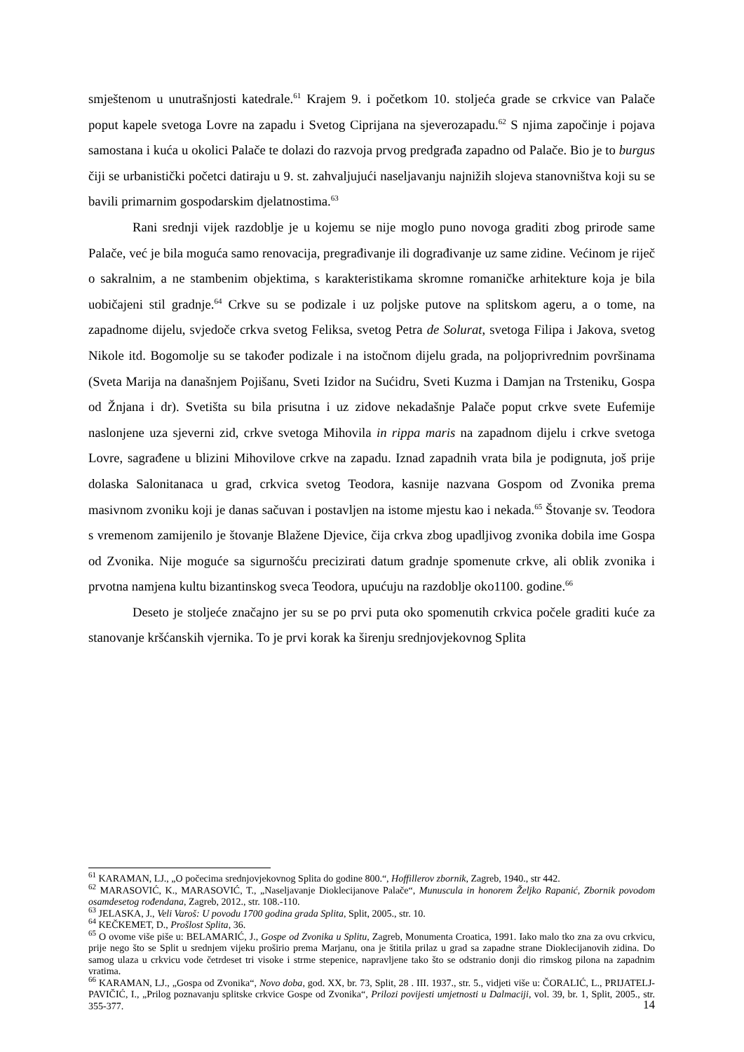smještenom u unutrašnjosti katedrale.<sup>61</sup> Krajem 9. i početkom 10. stoljeća grade se crkvice van Palače poput kapele svetoga Lovre na zapadu i Svetog Ciprijana na sjeverozapadu.<sup>62</sup> S njima započinje i pojava samostana i kuća u okolici Palače te dolazi do razvoja prvog predgrađa zapadno od Palače. Bio je to burgus čiji se urbanistički početci datiraju u 9. st. zahvaljujući naseljavanju najnižih slojeva stanovništva koji su se bavili primarnim gospodarskim djelatnostima.<sup>63</sup>
Rani srednji vijek razdoblje je u kojemu se nije moglo puno novoga graditi zbog prirode same Palače, već je bila moguća samo renovacija, pregrađivanje ili dograđivanje uz same zidine. Većinom je riječ o sakralnim, a ne stambenim objektima, s karakteristikama skromne romaničke arhitekture koja je bila uobičajeni stil gradnje.<sup>64</sup> Crkve su se podizale i uz poljske putove na splitskom ageru, a o tome, na zapadnome dijelu, svjedoče crkva svetog Feliksa, svetog Petra de Solurat, svetoga Filipa i Jakova, svetog Nikole itd. Bogomolje su se također podizale i na istočnom dijelu grada, na poljoprivrednim površinama (Sveta Marija na današnjem Pojišanu, Sveti Izidor na Sućidru, Sveti Kuzma i Damjan na Trsteniku, Gospa od Žnjana i dr). Svetišta su bila prisutna i uz zidove nekadašnje Palače poput crkve svete Eufemije naslonjene uza sjeverni zid, crkve svetoga Mihovila in rippa maris na zapadnom dijelu i crkve svetoga Lovre, sagrađene u blizini Mihovilove crkve na zapadu. Iznad zapadnih vrata bila je podignuta, još prije dolaska Salonitanaca u grad, crkvica svetog Teodora, kasnije nazvana Gospom od Zvonika prema masivnom zvoniku koji je danas sačuvan i postavljen na istome mjestu kao i nekada.<sup>65</sup> Štovanje sv. Teodora s vremenom zamijenilo je štovanje Blažene Djevice, čija crkva zbog upadljivog zvonika dobila ime Gospa od Zvonika. Nije moguće sa sigurnošću precizirati datum gradnje spomenute crkve, ali oblik zvonika i prvotna namjena kultu bizantinskog sveca Teodora, upućuju na razdoblje oko1100. godine.<sup>66</sup>
Deseto je stoljeće značajno jer su se po prvi puta oko spomenutih crkvica počele graditi kuće za stanovanje kršćanskih vjernika. To je prvi korak ka širenju srednjovjekovnog Splita
<sup>61</sup> KARAMAN, LJ., „O počecima srednjovjekovnog Splita do godine 800.“, Hoffillerov zbornik, Zagreb, 1940., str 442.
<sup>62</sup> MARASOVIĆ, K., MARASOVIĆ, T., „Naseljavanje Dioklecijanove Palače“, Munuscula in honorem Željko Rapanić, Zbornik povodom osamdesetog rođendana, Zagreb, 2012., str. 108.-110.
<sup>63</sup> JELASKA, J., Veli Varoš: U povodu 1700 godina grada Splita, Split, 2005., str. 10.
<sup>64</sup> KEČKEMET, D., Prošlost Splita, 36.
<sup>65</sup> O ovome više piše u: BELAMARIĆ, J., Gospe od Zvonika u Splitu, Zagreb, Monumenta Croatica, 1991. Iako malo tko zna za ovu crkvicu, prije nego što se Split u srednjem vijeku proširio prema Marjanu, ona je štitila prilaz u grad sa zapadne strane Dioklecijanovih zidina. Do samog ulaza u crkvicu vode četrdeset tri visoke i strme stepenice, napravljene tako što se odstranio donji dio rimskog pilona na zapadnim vratima.
<sup>66</sup> KARAMAN, LJ., „Gospa od Zvonika“, Novo doba, god. XX, br. 73, Split, 28 . III. 1937., str. 5., vidjeti više u: ČORALIĆ, L., PRIJATELJ-PAVIČIĆ, I., „Prilog poznavanju splitske crkvice Gospe od Zvonika“, Prilozi povijesti umjetnosti u Dalmaciji, vol. 39, br. 1, Split, 2005., str. 355-377.
14